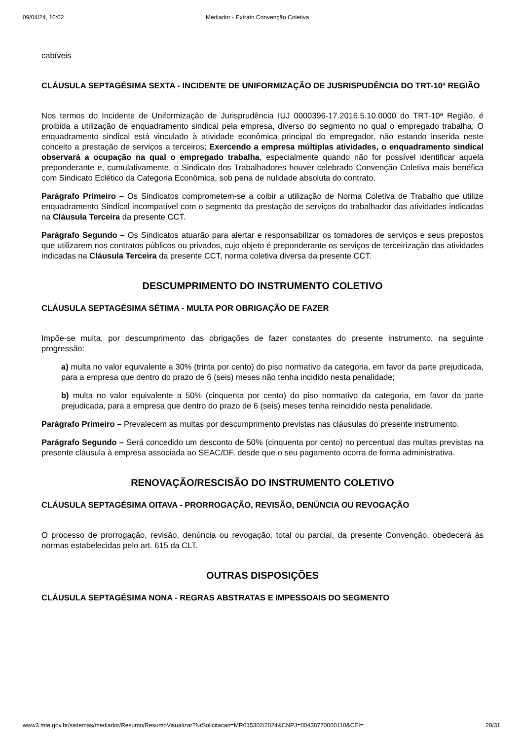09/04/24, 10:02 Mediador - Extrato Convenção Coletiva
cabíveis
CLÁUSULA SEPTAGÉSIMA SEXTA - INCIDENTE DE UNIFORMIZAÇÃO DE JUSRISPUDÊNCIA DO TRT-10ª REGIÃO
Nos termos do Incidente de Uniformização de Jurisprudência IUJ 0000396-17.2016.5.10.0000 do TRT-10ª Região, é proibida a utilização de enquadramento sindical pela empresa, diverso do segmento no qual o empregado trabalha; O enquadramento sindical está vinculado à atividade econômica principal do empregador, não estando inserida neste conceito a prestação de serviços a terceiros; Exercendo a empresa múltiplas atividades, o enquadramento sindical observará a ocupação na qual o empregado trabalha, especialmente quando não for possível identificar aquela preponderante e, cumulativamente, o Sindicato dos Trabalhadores houver celebrado Convenção Coletiva mais benéfica com Sindicato Eclético da Categoria Econômica, sob pena de nulidade absoluta do contrato.
Parágrafo Primeiro – Os Sindicatos comprometem-se a coibir a utilização de Norma Coletiva de Trabalho que utilize enquadramento Sindical incompatível com o segmento da prestação de serviços do trabalhador das atividades indicadas na Cláusula Terceira da presente CCT.
Parágrafo Segundo – Os Sindicatos atuarão para alertar e responsabilizar os tomadores de serviços e seus prepostos que utilizarem nos contratos públicos ou privados, cujo objeto é preponderante os serviços de terceirização das atividades indicadas na Cláusula Terceira da presente CCT, norma coletiva diversa da presente CCT.
DESCUMPRIMENTO DO INSTRUMENTO COLETIVO
CLÁUSULA SEPTAGÉSIMA SÉTIMA - MULTA POR OBRIGAÇÃO DE FAZER
Impõe-se multa, por descumprimento das obrigações de fazer constantes do presente instrumento, na seguinte progressão:
a) multa no valor equivalente a 30% (trinta por cento) do piso normativo da categoria, em favor da parte prejudicada, para a empresa que dentro do prazo de 6 (seis) meses não tenha incidido nesta penalidade;
b) multa no valor equivalente a 50% (cinquenta por cento) do piso normativo da categoria, em favor da parte prejudicada, para a empresa que dentro do prazo de 6 (seis) meses tenha reincidido nesta penalidade.
Parágrafo Primeiro – Prevalecem as multas por descumprimento previstas nas cláusulas do presente instrumento.
Parágrafo Segundo – Será concedido um desconto de 50% (cinquenta por cento) no percentual das multas previstas na presente cláusula à empresa associada ao SEAC/DF, desde que o seu pagamento ocorra de forma administrativa.
RENOVAÇÃO/RESCISÃO DO INSTRUMENTO COLETIVO
CLÁUSULA SEPTAGÉSIMA OITAVA - PRORROGAÇÃO, REVISÃO, DENÚNCIA OU REVOGAÇÃO
O processo de prorrogação, revisão, denúncia ou revogação, total ou parcial, da presente Convenção, obedecerá às normas estabelecidas pelo art. 615 da CLT.
OUTRAS DISPOSIÇÕES
CLÁUSULA SEPTAGÉSIMA NONA - REGRAS ABSTRATAS E IMPESSOAIS DO SEGMENTO
www3.mte.gov.br/sistemas/mediador/Resumo/ResumoVisualizar?NrSolicitacao=MR015302/2024&CNPJ=00438770000110&CEI= 28/31